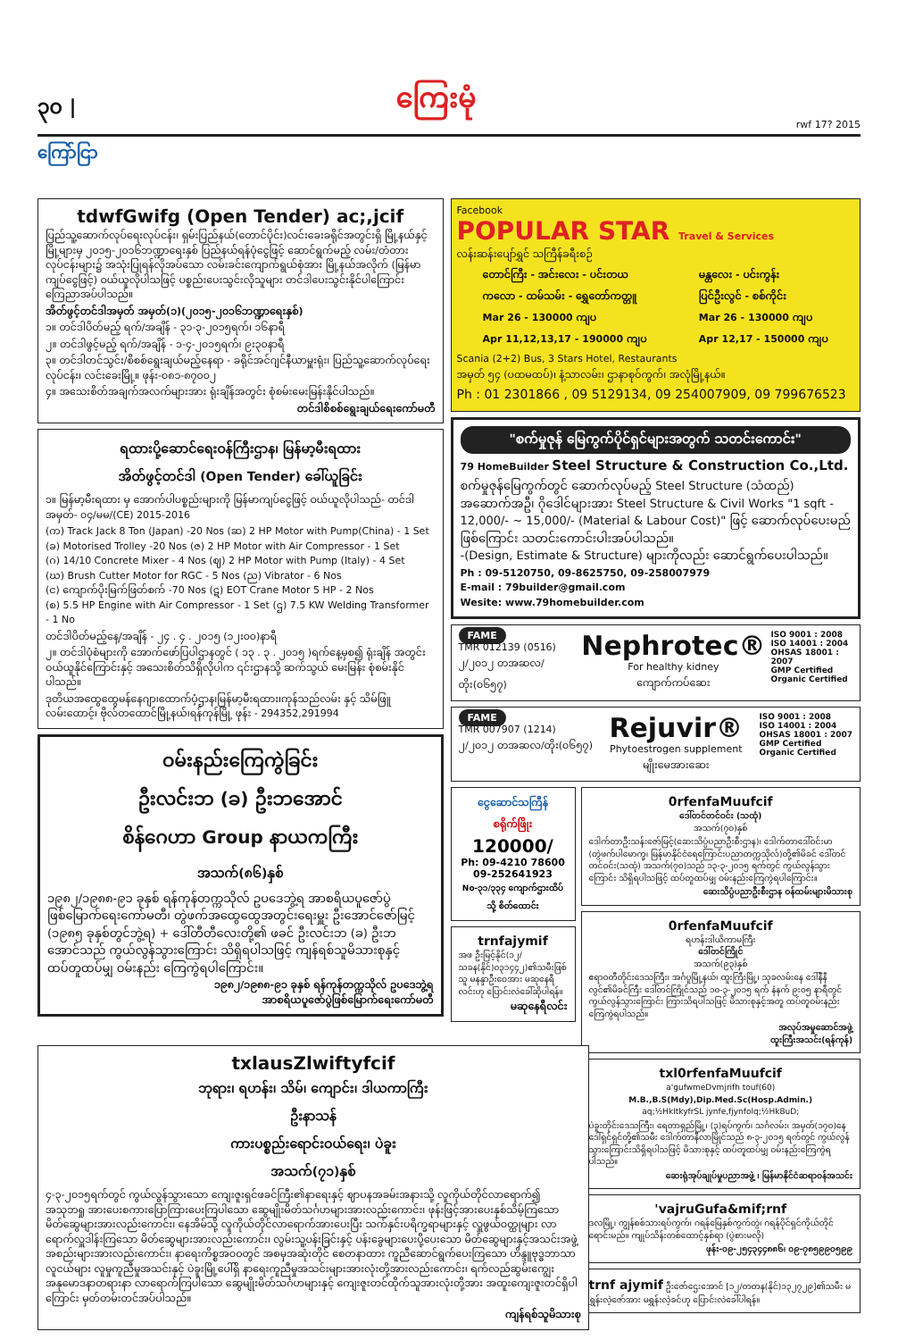၃၀ | ကြေးမုံ rwf 17? 2015
ကြော်ငြာ
tdwfGwifg (Open Tender) ac;,jcif
ပြည်သူ့ဆောက်လုပ်ရေးလုပ်ငန်း၊ ရှမ်းပြည်နယ်(တောင်ပိုင်း)လင်းခေးခရိုင်အတွင်းရှိ မြို့နယ်နှင့်မြို့များမှ ၂၀၁၅-၂၀၁၆ဘဏ္ဍာရေးနှစ် ပြည်နယ်ရန်ပုံငွေဖြင့် ဆောင်ရွက်မည့် လမ်း/တံတားလုပ်ငန်းများ၌ အသုံးပြုရန်လိုအပ်သော လမ်းခင်းကျောက်ရွယ်စုံအား မြို့နယ်အလိုက် (မြန်မာကျပ်ငွေဖြင့်) ဝယ်ယူလိုပါသဖြင့် ပစ္စည်းပေးသွင်းလိုသူများ တင်ဒါပေးသွင်းနိုင်ပါကြောင်း ကြေညာအပ်ပါသည်။
အိတ်ဖွင့်တင်ဒါအမှတ် အမှတ်(၁)(၂၀၁၅-၂၀၁၆ဘဏ္ဍာရေးနှစ်)
၁။ တင်ဒါပိတ်မည့် ရက်/အချိန် - ၃၁-၃-၂၀၁၅ရက်၊ ၁၆နာရီ
၂။ တင်ဒါဖွင့်မည့် ရက်/အချိန် - ၁-၄-၂၀၁၅ရက်၊ ၉း၃၀နာရီ
၃။ တင်ဒါတင်သွင်း/စိစစ်ရွေးချယ်မည့်နေရာ - ခရိုင်အင်ဂျင်နီယာမှူးရုံး၊ ပြည်သူ့ဆောက်လုပ်ရေးလုပ်ငန်း၊ လင်းခေးမြို့။ ဖုန်း-၀၈၁-၈၇၀၀၂
၄။ အသေးစိတ်အချက်အလက်များအား ရုံးချိန်အတွင်း စုံစမ်းမေးမြန်းနိုင်ပါသည်။
တင်ဒါစိစစ်ရွေးချယ်ရေးကော်မတီ
ရထားပို့ဆောင်ရေးဝန်ကြီးဌာန၊ မြန်မာ့မီးရထား
အိတ်ဖွင့်တင်ဒါ (Open Tender) ခေါ်ယူခြင်း
၁။ မြန်မာ့မီးရထား မှ အောက်ပါပစ္စည်းများကို မြန်မာကျပ်ငွေဖြင့် ဝယ်ယူလိုပါသည်- တင်ဒါအမှတ်- ၀၄/မမ/(CE) 2015-2016
(က) Track Jack 8 Ton (Japan) -20 Nos (ဆ) 2 HP Motor with Pump(China) - 1 Set
(ခ) Motorised Trolley -20 Nos (ဇ) 2 HP Motor with Air Compressor - 1 Set
(ဂ) 14/10 Concrete Mixer - 4 Nos (ဈ) 2 HP Motor with Pump (Italy) - 4 Set
(ဃ) Brush Cutter Motor for RGC - 5 Nos (ည) Vibrator - 6 Nos
(င) ကျောက်ပိုးမြက်ဖြတ်စက် -70 Nos (ဋ) EOT Crane Motor 5 HP - 2 Nos
(စ) 5.5 HP Engine with Air Compressor - 1 Set (ဌ) 7.5 KW Welding Transformer - 1 No
တင်ဒါပိတ်မည့်နေ့/အချိန် - ၂၄ . ၄ . ၂၀၁၅ (၁၂း၀၀)နာရီ
၂။ တင်ဒါပုံစံများကို အောက်ဖော်ပြပါဌာနတွင် ( ၁၃ . ၃ . ၂၀၁၅ )ရက်နေ့မှစ၍ ရုံးချိန် အတွင်း ဝယ်ယူနိုင်ကြောင်းနှင့် အသေးစိတ်သိရှိလိုပါက ၎င်းဌာနသို့ ဆက်သွယ် မေးမြန်း စုံစမ်းနိုင်ပါသည်။
ဒုတိယအထွေထွေမန်နေဂျာ၊ထောက်ပံ့ဌာန၊မြန်မာ့မီးရထား၊ကုန်သည်လမ်း နှင့် သိမ်ဖြူလမ်းထောင့်၊ ဗိုလ်တထောင်မြို့နယ်၊ရန်ကုန်မြို့ ဖုန်း - 294352,291994
ဝမ်းနည်းကြေကွဲခြင်း
ဦးလင်းဘ (ခ) ဦးဘအောင်
စိန်ဂေဟာ Group နာယကကြီး
အသက်(၈၆)နှစ်
၁၉၈၂/၁၉၈၈-၉၁ ခုနှစ် ရန်ကုန်တက္ကသိုလ် ဥပဒေဘွဲ့ရ အာစရိယပူဇော်ပွဲ ဖြစ်မြောက်ရေးကော်မတီ၊ တွဲဖက်အထွေထွေအတွင်းရေးမှူး ဦးအောင်ဇော်မြင့် (၁၉၈၅ ခုနှစ်တွင်ဘွဲ့ရ) + ဒေါ်တီတီလေးတို့၏ ဖခင် ဦးလင်းဘ (ခ) ဦးဘအောင်သည် ကွယ်လွန်သွားကြောင်း သိရှိရပါသဖြင့် ကျန်ရစ်သူမိသားစုနှင့်ထပ်တူထပ်မျှ ဝမ်းနည်း ကြေကွဲရပါကြောင်း။
၁၉၈၂/၁၉၈၈-၉၁ ခုနှစ် ရန်ကုန်တက္ကသိုလ် ဥပဒေဘွဲ့ရ
အာစရိယပူဇော်ပွဲဖြစ်မြောက်ရေးကော်မတီ
Facebook
POPULAR STAR Travel & Services
လန်းဆန်းပျော်ရွှင် သကြီန်ခရီးစဉ်
တောင်ကြီး - အင်းလေး - ပင်းတယ
ကလော - ထမ်သမ်း - ရွှေတော်ကတ္တူ
Mar 26 - 130000 ကျပ
Apr 11,12,13,17 - 190000 ကျပ
မန္တလေး - ပင်းကွန်း
ပြင်ဦးလွင် - စစ်ကိုင်း
Mar 26 - 130000 ကျပ
Apr 12,17 - 150000 ကျပ
Scania (2+2) Bus, 3 Stars Hotel, Restaurants
အမှတ် ၅၄ (ပထမထပ်)၊ နံ့သာလမ်း၊ ဌာနာစုဝ်ကွက်၊ အလုံမြို့နယ်။
Ph : 01 2301866 , 09 5129134, 09 254007909, 09 799676523
"စက်မှုဇုန် မြေကွက်ပိုင်ရှင်များအတွက် သတင်းကောင်း"
79 HomeBuilder Steel Structure & Construction Co.,Ltd.
စက်မှုဇုန်မြေကွက်တွင် ဆောက်လုပ်မည့် Steel Structure (သံထည်) အဆောက်အဦ၊ ဂိုဒေါင်များအား Steel Structure & Civil Works "1 sqft - 12,000/- ~ 15,000/- (Material & Labour Cost)" ဖြင့် ဆောက်လုပ်ပေးမည် ဖြစ်ကြောင်း သတင်းကောင်းပါးအပ်ပါသည်။
-(Design, Estimate & Structure) များကိုလည်း ဆောင်ရွက်ပေးပါသည်။
Ph : 09-5120750, 09-8625750, 09-258007979
E-mail : 79builder@gmail.com
Wesite: www.79homebuilder.com
FAME
TMR 012139 (0516)
၂/၂၀၁၂ တအဆလ/တိုး(၀၆၅၇)
Nephrotec®
For healthy kidney
ကျောက်ကပ်ဆေး
ISO 9001 : 2008
ISO 14001 : 2004
OHSAS 18001 : 2007
GMP Certified
Organic Certified
FAME
TMR 007907 (1214)
၂/၂၀၁၂ တအဆလ/တိုး(၀၆၅၇)
Rejuvir®
Phytoestrogen supplement
မျိုးမေအားဆေး
ISO 9001 : 2008
ISO 14001 : 2004
OHSAS 18001 : 2007
GMP Certified
Organic Certified
ငွေဆောင်သကြီန်
စရိုက်ဖြိုး
120000/
Ph: 09-4210 78600
09-252641923
No-၃၁/၃၃၄ ကျောက်ဌားထိပ်သို့ စိတ်ထောင်း
trnfajymif
အဖ ဦးမြင့်နိုင်(၁၂/သခန(နိုင်)၀၃၁၄၄၂)၏သမီးဖြစ်သူ မနန္ဒာဦးဝေအား မဆုနေရီလင်းဟု ပြောင်းလဲခေါ်ဆိုပါရန်။
မဆုနေရီလင်း
0rfenfaMuufcif
ဒေါ်တင်တင်ဝင်း (သထုံ)
အသက်(၇၀)နှစ်
ဒေါက်တာဦးသန်းဇော်မြင့်(ဆေးသိပ္ပံပညာဦးစီးဌာန)၊ ဒေါက်တာဒေါ်ဝင်းမာ (တွဲဖက်ပါမောက္ခ၊ မြန်မာနိုင်ငံရေကြောင်းပညာတက္ကသိုလ်)တို့၏မိခင် ဒေါ်တင်တင်ဝင်း(သထုံ) အသက်(၇၀)သည် ၁၃-၃-၂၀၁၅ ရက်တွင် ကွယ်လွန်သွားကြောင်း သိရှိရပါသဖြင့် ထပ်တူထပ်မျှ ဝမ်းနည်းကြေကွဲရပါကြောင်း။
ဆေးသိပ္ပံပညာဦးစီးဌာန ဝန်ထမ်းများမိသားစု
0rfenfaMuufcif
ရဟန်းဒါယိကာမကြီး
ဒေါ်တင်ကြိုင်
အသက်(၉၃)နှစ်
ဧရာဝတီတိုင်းဒေသကြီး၊ အင်္ဂပူမြို့နယ်၊ ထူးကြီးမြို့၊ သုခလမ်းနေ ဒေါ်နီနီလွင်၏မိခင်ကြီး ဒေါ်တင်ကြိုင်သည် ၁၀-၃-၂၀၁၅ ရက် နံနက် ၉း၀၅ နာရီတွင် ကွယ်လွန်သွားကြောင်း ကြားသိရပါသဖြင့် မိသားစုနှင့်အတူ ထပ်တူဝမ်းနည်း ကြေကွဲရပါသည်။
အလုပ်အမှုဆောင်အဖွဲ့
ထူးကြီးအသင်း(ရန်ကုန်)
txl0rfenfaMuufcif
a'gufwmeDvmjrifh touf(60)
M.B.,B.S(Mdy),Dip.Med.Sc(Hosp.Admin.)
aq;½HkItkyfrSL jynfe,fjynfolq;½HkBuD;
ပဲခူးတိုင်းဒေသကြီး၊ ရေတာရှည်မြို့၊ (၃)ရပ်ကွက်၊ သင်္ဂလမ်း၊ အမှတ်(၁၇၀)နေ ဒေါ်ရှင်ရှင်တို့၏သမီး ဒေါက်တာနီလာမြိုင်သည် ၈-၃-၂၀၁၅ ရက်တွင် ကွယ်လွန်သွားကြောင်းသိရှိရပါသဖြင့် မိသားစုနှင့် ထပ်တူထပ်မျှ ဝမ်းနည်းကြေကွဲရပါသည်။
ဆေးရုံအုပ်ချုပ်မှုပညာအဖွဲ့ ၊ မြန်မာနိုင်ငံဆရာဝန်အသင်း
'vajruGufa&mif;rnf
ဒလမြို့၊ ကျွန်စစ်သားရပ်ကွက်၊ ဂရန်မြေနှစ်ကွက်တွဲ၊ ဂရန်ပိုင်ရှင်ကိုယ်တိုင်ရောင်းမည်။ ကျုပ်သိန်းတစ်ထောင့်နှစ်ရာ (ပွဲစားမလို)
ဖုန်း-၀၉-၂၅၄၃၄၄၈၈၆၊ ၀၉-၇၈၅၉၉၀၅၉၉
trnf ajymif ဦးဇော်ဌေးအောင် [၁၂/တတန(နိုင်)၁၃၂၇၂၉]၏သမီး မရွှန်းလဲ့ဇော်အား မရွှန်းလဲ့ခင်ဟု ပြောင်းလဲခေါ်ပါရန်။
txlausZlwiftyfcif
ဘုရား၊ ရဟန်း၊ သိမ်၊ ကျောင်း၊ ဒါယကာကြီး
ဦးနာသန်
ကားပစ္စည်းရောင်းဝယ်ရေး၊ ပဲခူး
အသက်(၇၁)နှစ်
၄-၃-၂၀၁၅ရက်တွင် ကွယ်လွန်သွားသော ကျေးဇူးရှင်ဖခင်ကြီး၏နာရေးနှင့် ဈာပနအခမ်းအနားသို့ လူကိုယ်တိုင်လာရောက်၍ အသုဘရှု အားပေးစကားပြောကြားပေးကြပါသော ဆွေမျိုးမိတ်သင်္ဂဟများအားလည်းကောင်း၊ ဖုန်းဖြင့်အားပေးနှစ်သိမ့်ကြသော မိတ်ဆွေများအားလည်းကောင်း၊ နေအိမ်သို့ လူကိုယ်တိုင်လာရောက်အားပေးပြီး သက်နှင်းပရိက္ခရာများနှင့် လှူဖွယ်ဝတ္ထုများ လာရောက်လှူဒါန်းကြသော မိတ်ဆွေများအားလည်းကောင်း၊ လွမ်းသူ့ပန်းခြင်းနှင့် ပန်းခွေများပေးပို့ပေးသော မိတ်ဆွေများနှင့်အသင်းအဖွဲ့အစည်းများအားလည်းကောင်း၊ နာရေးကိစ္စအဝဝတွင် အစမှအဆုံးတိုင် စေတနာထား ကူညီဆောင်ရွက်ပေးကြသော ဟိန္ဒူဗုဒ္ဓဘာသာလူငယ်များ လူမှုကူညီမှုအသင်းနှင့် ပဲခူးမြို့ပေါ်ရှိ နာရေးကူညီမှုအသင်းများအားလုံးတို့အားလည်းကောင်း၊ ရက်လည်ဆွမ်းကျွေး အနုမောဒနာတရားနာ လာရောက်ကြပါသော ဆွေမျိုးမိတ်သင်္ဂဟများနှင့် ကျေးဇူးတင်ထိုက်သူအားလုံးတို့အား အထူးကျေးဇူးတင်ရှိပါကြောင်း မှတ်တမ်းတင်အပ်ပါသည်။
ကျန်ရစ်သူမိသားစု